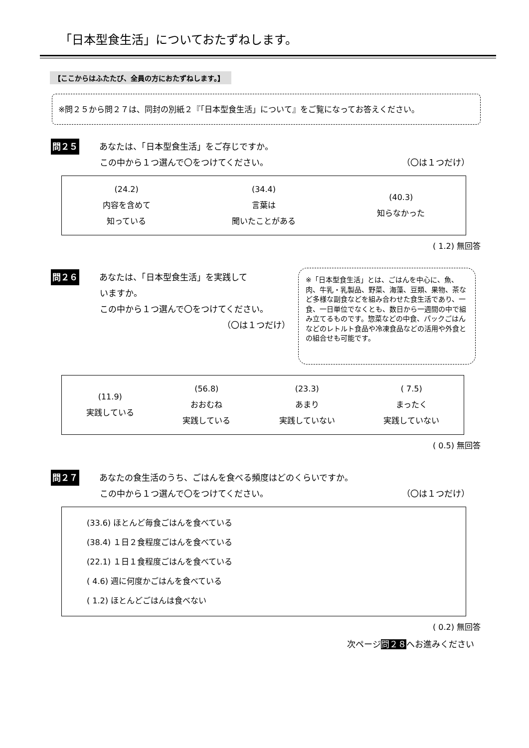「日本型食生活」についておたずねします。
【ここからはふたたび、全員の方におたずねします。】
※問２５から問２７は、同封の別紙２『「日本型食生活」について』をご覧になってお答えください。
問２５ あなたは、「日本型食生活」をご存じですか。
この中から１つ選んで〇をつけてください。 （〇は１つだけ）
(24.2)
内容を含めて
知っている
(34.4)
言葉は
聞いたことがある
(40.3)
知らなかった
( 1.2) 無回答
問２６ あなたは、「日本型食生活」を実践して
いますか。
この中から１つ選んで〇をつけてください。
（〇は１つだけ）
※「日本型食生活」とは、ごはんを中心に、魚、肉、牛乳・乳製品、野菜、海藻、豆類、果物、茶など多様な副食などを組み合わせた食生活であり、一食、一日単位でなくとも、数日から一週間の中で組み立てるものです。惣菜などの中食、パックごはんなどのレトルト食品や冷凍食品などの活用や外食との組合せも可能です。
(11.9)
実践している
(56.8)
おおむね
実践している
(23.3)
あまり
実践していない
( 7.5)
まったく
実践していない
( 0.5) 無回答
問２７ あなたの食生活のうち、ごはんを食べる頻度はどのくらいですか。
この中から１つ選んで〇をつけてください。 （〇は１つだけ）
(33.6) ほとんど毎食ごはんを食べている
(38.4) １日２食程度ごはんを食べている
(22.1) １日１食程度ごはんを食べている
( 4.6) 週に何度かごはんを食べている
( 1.2) ほとんどごはんは食べない
( 0.2) 無回答
次ページ問２８へお進みください